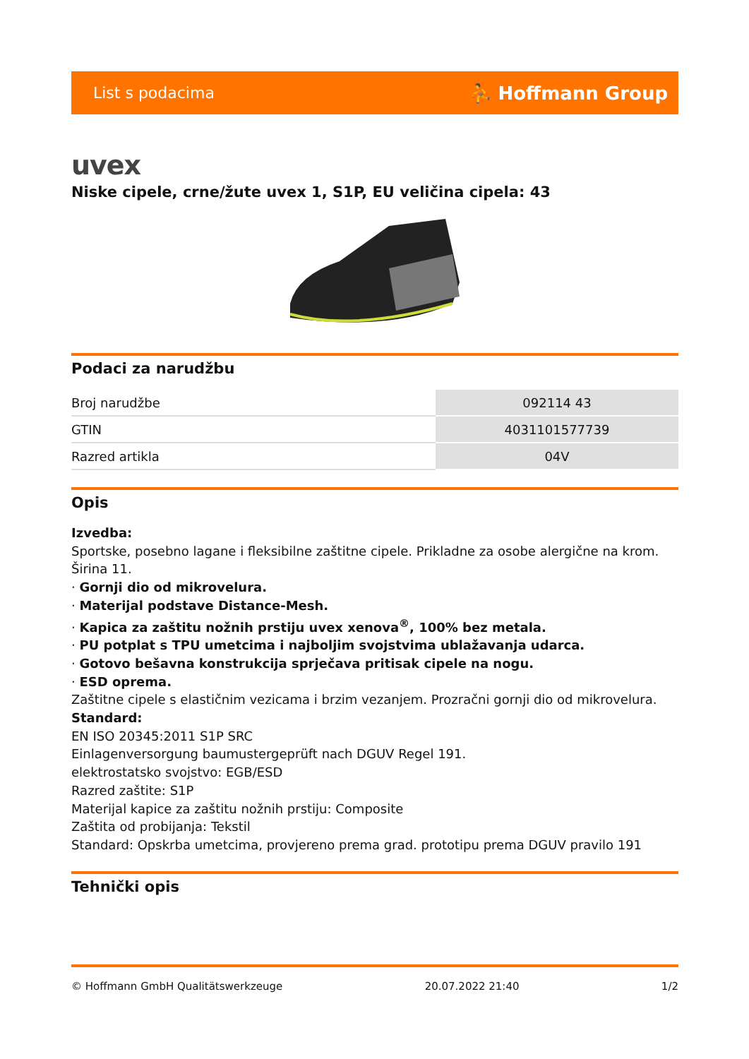List s podacima ⛹ Hoffmann Group
uvex
Niske cipele, crne/žute uvex 1, S1P, EU veličina cipela: 43
Podaci za narudžbu
| Broj narudžbe | 092114 43 |
| GTIN | 4031101577739 |
| Razred artikla | 04V |
Opis
Izvedba:
Sportske, posebno lagane i fleksibilne zaštitne cipele. Prikladne za osobe alergične na krom. Širina 11.
· Gornji dio od mikrovelura.
· Materijal podstave Distance-Mesh.
· Kapica za zaštitu nožnih prstiju uvex xenova<sup>®</sup>, 100% bez metala.
· PU potplat s TPU umetcima i najboljim svojstvima ublažavanja udarca.
· Gotovo bešavna konstrukcija sprječava pritisak cipele na nogu.
· ESD oprema.
Zaštitne cipele s elastičnim vezicama i brzim vezanjem. Prozračni gornji dio od mikrovelura.
Standard:
EN ISO 20345:2011 S1P SRC
Einlagenversorgung baumustergeprüft nach DGUV Regel 191.
elektrostatsko svojstvo: EGB/ESD
Razred zaštite: S1P
Materijal kapice za zaštitu nožnih prstiju: Composite
Zaštita od probijanja: Tekstil
Standard: Opskrba umetcima, provjereno prema grad. prototipu prema DGUV pravilo 191
Tehnički opis
© Hoffmann GmbH Qualitätswerkzeuge 20.07.2022 21:40 1/2